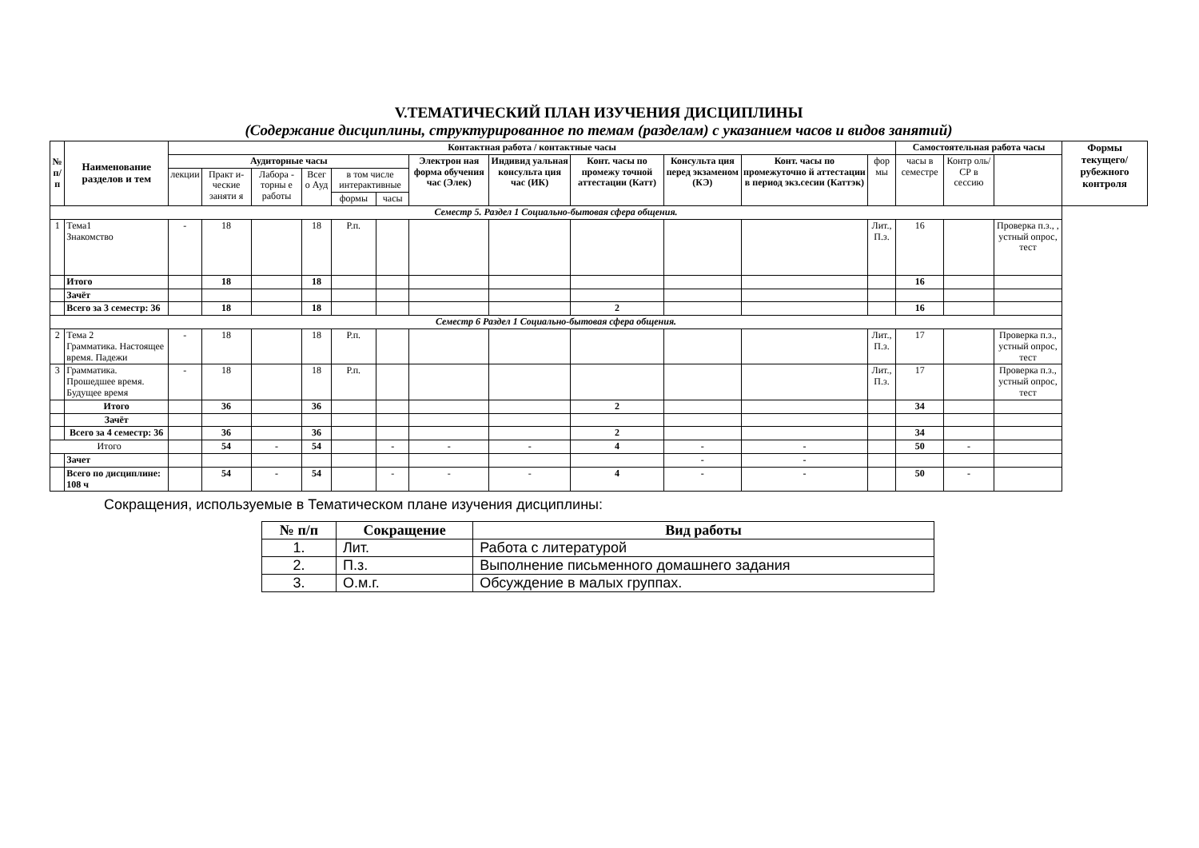V.ТЕМАТИЧЕСКИЙ ПЛАН ИЗУЧЕНИЯ ДИСЦИПЛИНЫ
(Содержание дисциплины, структурированное по темам (разделам) с указанием часов и видов занятий)
| № п/п | Наименование разделов и тем | Контактная работа / контактные часы | | | | | | | | | | | | Самостоятельная работа часы | | | Формы текущего/ рубежного контроля |
| --- | --- | --- | --- | --- | --- | --- | --- | --- | --- | --- | --- | --- | --- | --- | --- | --- | --- |
| | | Аудиторные часы | | | | | | Электрон ная форма обучения час (Элек) | Индивид уальная консульта ция час (ИК) | Конт. часы по промежу точной аттестации (Катт) | Консульта ция перед экзаменом (КЭ) | Конт. часы по промежуточно й аттестации в период экз.сесии (Каттэк) | фор мы | часы в семестре | Контр оль/ СР в сессию | | |
| | | лекции | Практ и- ческие заняти я | Лабора - торны е работы | Всег о Ауд | в том числе интерактивные | | | | | | | | | | | |
| | | | | | | формы | часы | | | | | | | | | | |
| Семестр 5. Раздел 1 Социально-бытовая сфера общения. | | | | | | | | | | | | | | | | | |
| 1 | Тема1 Знакомство | - | 18 | | 18 | Р.п. | | | | | | | Лит., П.з. | 16 | | Проверка п.з., , устный опрос, тест | |
| | Итого | | 18 | | 18 | | | | | | | | | 16 | | | |
| | Зачёт | | | | | | | | | | | | | | | | |
| | Всего за 3 семестр: 36 | | 18 | | 18 | | | | | 2 | | | | 16 | | | |
| Семестр 6 Раздел 1 Социально-бытовая сфера общения. | | | | | | | | | | | | | | | | | |
| 2 | Тема 2 Грамматика. Настоящее время. Падежи | - | 18 | | 18 | Р.п. | | | | | | | Лит., П.з. | 17 | | Проверка п.з., устный опрос, тест | |
| 3 | Грамматика. Прошедшее время. Будущее время | - | 18 | | 18 | Р.п. | | | | | | | Лит., П.з. | 17 | | Проверка п.з., устный опрос, тест | |
| | Итого | | 36 | | 36 | | | | | 2 | | | | 34 | | | |
| | Зачёт | | | | | | | | | | | | | | | | |
| | Всего за 4 семестр: 36 | | 36 | | 36 | | | | | 2 | | | | 34 | | | |
| Итого | | | 54 | - | 54 | | - | - | - | 4 | - | - | | 50 | - | | |
| | Зачет | | | | | | | | | | - | - | | | | | |
| | Всего по дисциплине: 108 ч | | 54 | - | 54 | | - | - | - | 4 | - | - | | 50 | - | | |
Сокращения, используемые в Тематическом плане изучения дисциплины:
| № п/п | Сокращение | Вид работы |
| --- | --- | --- |
| 1. | Лит. | Работа с литературой |
| 2. | П.з. | Выполнение письменного домашнего задания |
| 3. | О.м.г. | Обсуждение в малых группах. |